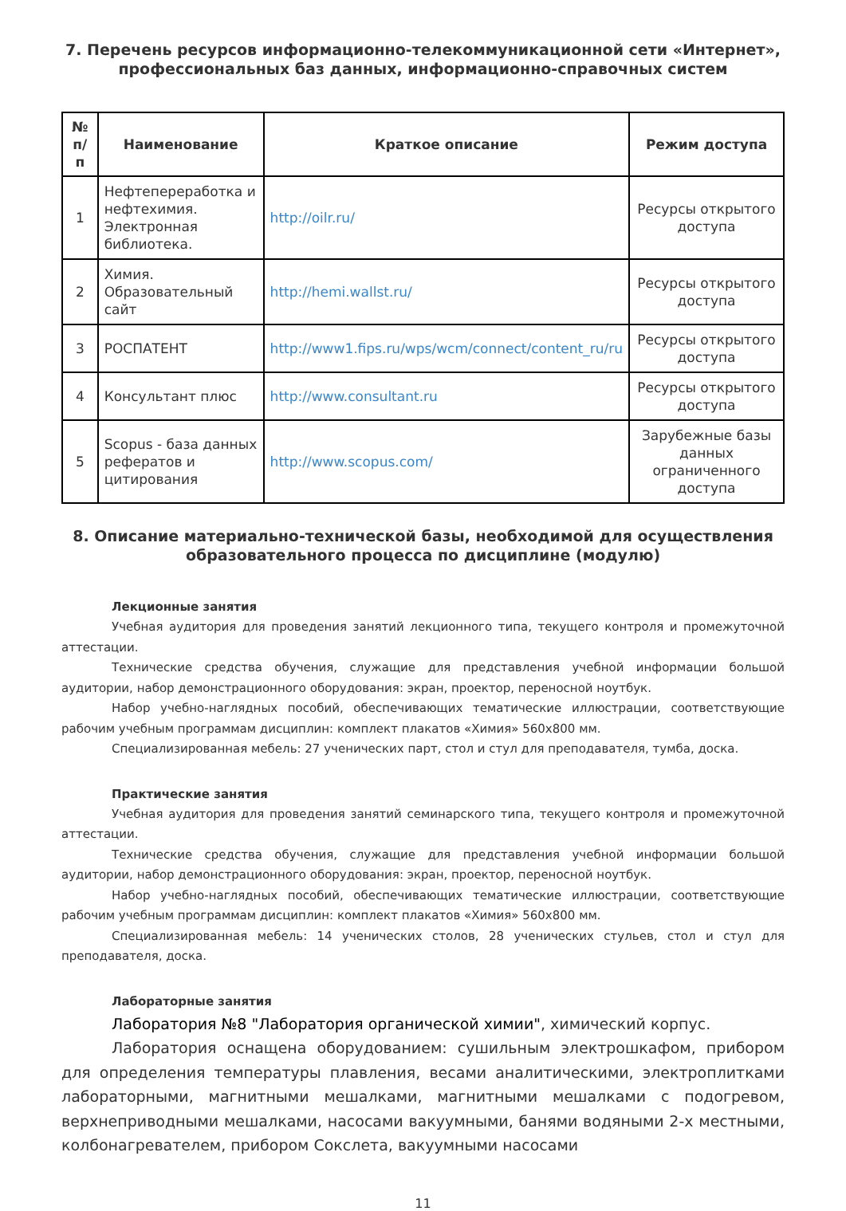7. Перечень ресурсов информационно-телекоммуникационной сети «Интернет»,
профессиональных баз данных, информационно-справочных систем
| № п/п | Наименование | Краткое описание | Режим доступа |
| --- | --- | --- | --- |
| 1 | Нефтепереработка и нефтехимия. Электронная библиотека. | http://oilr.ru/ | Ресурсы открытого доступа |
| 2 | Химия. Образовательный сайт | http://hemi.wallst.ru/ | Ресурсы открытого доступа |
| 3 | РОСПАТЕНТ | http://www1.fips.ru/wps/wcm/connect/content_ru/ru | Ресурсы открытого доступа |
| 4 | Консультант плюс | http://www.consultant.ru | Ресурсы открытого доступа |
| 5 | Scopus - база данных рефератов и цитирования | http://www.scopus.com/ | Зарубежные базы данных ограниченного доступа |
8. Описание материально-технической базы, необходимой для осуществления
образовательного процесса по дисциплине (модулю)
Лекционные занятия
Учебная аудитория для проведения занятий лекционного типа, текущего контроля и промежуточной аттестации.
Технические средства обучения, служащие для представления учебной информации большой аудитории, набор демонстрационного оборудования: экран, проектор, переносной ноутбук.
Набор учебно-наглядных пособий, обеспечивающих тематические иллюстрации, соответствующие рабочим учебным программам дисциплин: комплект плакатов «Химия» 560х800 мм.
Специализированная мебель: 27 ученических парт, стол и стул для преподавателя, тумба, доска.
Практические занятия
Учебная аудитория для проведения занятий семинарского типа, текущего контроля и промежуточной аттестации.
Технические средства обучения, служащие для представления учебной информации большой аудитории, набор демонстрационного оборудования: экран, проектор, переносной ноутбук.
Набор учебно-наглядных пособий, обеспечивающих тематические иллюстрации, соответствующие рабочим учебным программам дисциплин: комплект плакатов «Химия» 560х800 мм.
Специализированная мебель: 14 ученических столов, 28 ученических стульев, стол и стул для преподавателя, доска.
Лабораторные занятия
Лаборатория №8 "Лаборатория органической химии", химический корпус.
Лаборатория оснащена оборудованием: сушильным электрошкафом, прибором для определения температуры плавления, весами аналитическими, электроплитками лабораторными, магнитными мешалками, магнитными мешалками с подогревом, верхнеприводными мешалками, насосами вакуумными, банями водяными 2-х местными, колбонагревателем, прибором Сокслета, вакуумными насосами
11